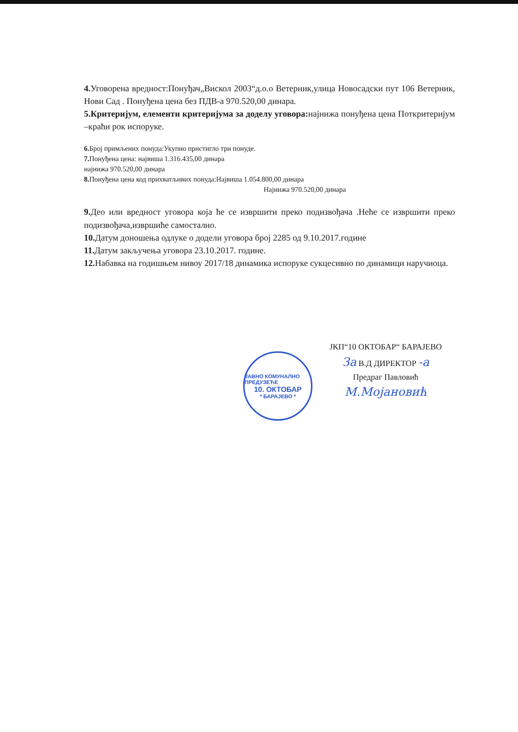4. Уговорена вредност:Понуђач„Вискол 2003“д.о.о Ветерник,улица Новосадски пут 106 Ветерник, Нови Сад . Понуђена цена без ПДВ-а 970.520,00 динара.
5.Критеријум, елементи критеријума за доделу уговора: најнижа понуђена цена Поткритеријум –краћи рок испоруке.
6. Број примљених понуда:Укупно пристигло три понуде.
7. Понуђена цена: највиша 1.316.435,00 динара
најнижа 970.520,00 динара
8. Понуђена цена код прихватљивих понуда:Највиша 1.054.800,00 динара
Најнижа 970.520,00 динара
9. Део или вредност уговора која ће се извршити преко подизвођача .Неће се извршити преко подизвођача,извршиће самостално.
10. Датум доношења одлуке о додели уговора број 2285 од 9.10.2017.године
11. Датум закључења уговора 23.10.2017. године.
12. Набавка на годишњем нивоу 2017/18 динамика испоруке сукцесивно по динамици наручиоца.
ЈАВНО КОМУНАЛНО ПРЕДУЗЕЋЕ
10. ОКТОБАР
* БАРАЈЕВО *
ЈКП“10 ОКТОБАР“ БАРАЈЕВО
За В.Д ДИРЕКТОР -а
Предраг Павловић
М.Мојановић